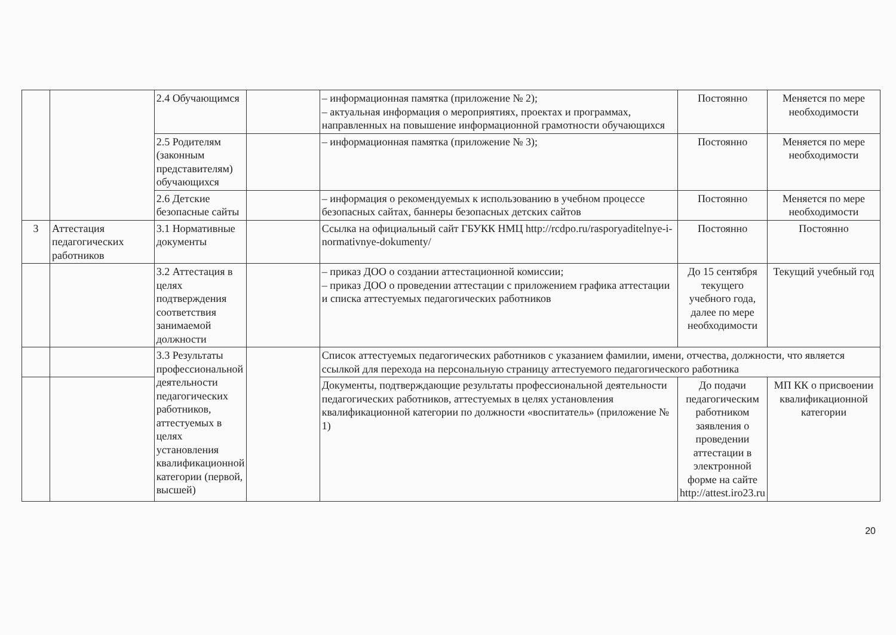| | | 2.4 Обучающимся | | – информационная памятка (приложение № 2); – актуальная информация о мероприятиях, проектах и программах, направленных на повышение информационной грамотности обучающихся | Постоянно | Меняется по мере необходимости |
| | | 2.5 Родителям (законным представителям) обучающихся | | – информационная памятка (приложение № 3); | Постоянно | Меняется по мере необходимости |
| | | 2.6 Детские безопасные сайты | | – информация о рекомендуемых к использованию в учебном процессе безопасных сайтах, баннеры безопасных детских сайтов | Постоянно | Меняется по мере необходимости |
| 3 | Аттестация педагогических работников | 3.1 Нормативные документы | | Ссылка на официальный сайт ГБУКК НМЦ http://rcdpo.ru/rasporyaditelnye-i-normativnye-dokumenty/ | Постоянно | Постоянно |
| | | 3.2 Аттестация в целях подтверждения соответствия занимаемой должности | | – приказ ДОО о создании аттестационной комиссии; – приказ ДОО о проведении аттестации с приложением графика аттестации и списка аттестуемых педагогических работников | До 15 сентября текущего учебного года, далее по мере необходимости | Текущий учебный год |
| | | 3.3 Результаты профессиональной деятельности педагогических работников, аттестуемых в целях установления квалификационной категории (первой, высшей) | | Список аттестуемых педагогических работников с указанием фамилии, имени, отчества, должности, что является ссылкой для перехода на персональную страницу аттестуемого педагогического работника | | |
| | | | | Документы, подтверждающие результаты профессиональной деятельности педагогических работников, аттестуемых в целях установления квалификационной категории по должности «воспитатель» (приложение № 1) | До подачи педагогическим работником заявления о проведении аттестации в электронной форме на сайте http://attest.iro23.ru | МП КК о присвоении квалификационной категории |
20